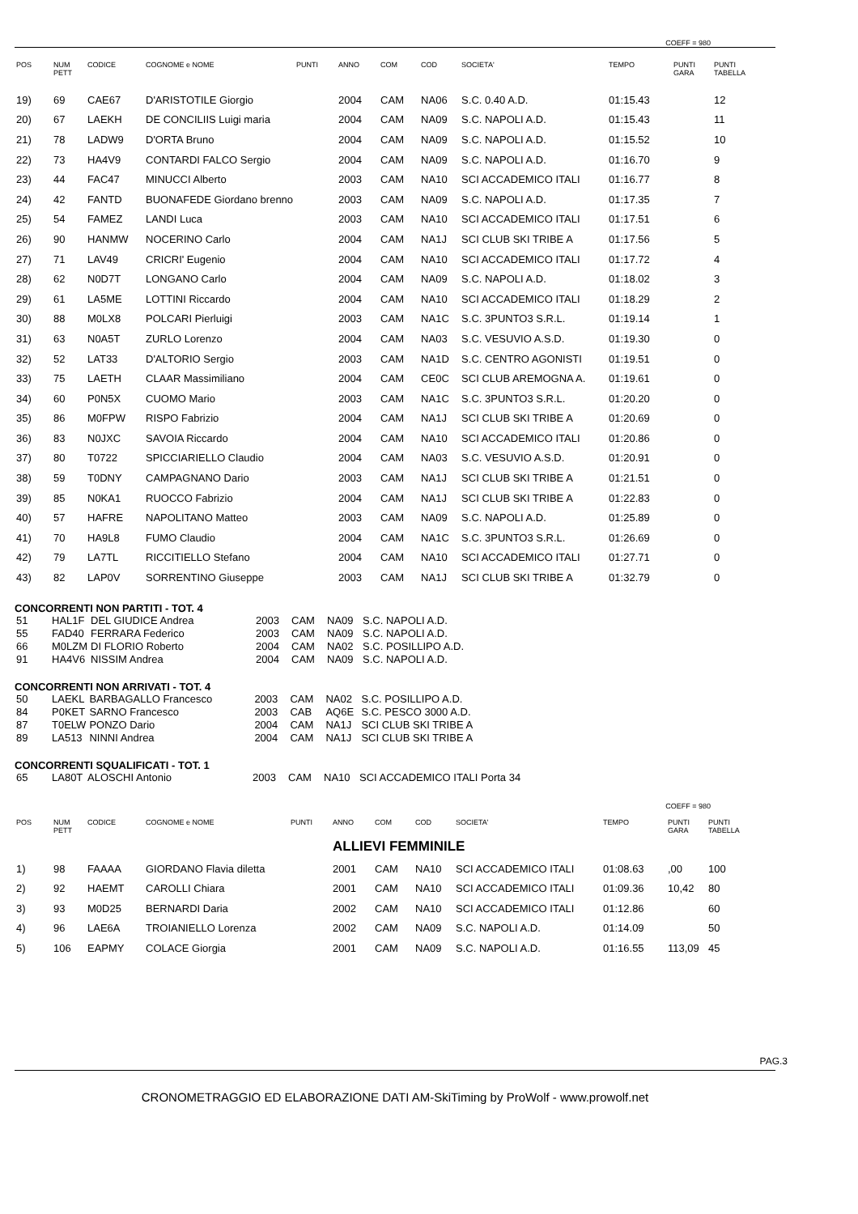COEFF = 980
| POS | NUM PETT | CODICE | COGNOME e NOME | PUNTI | ANNO | COM | COD | SOCIETA' | TEMPO | PUNTI GARA | PUNTI TABELLA |
| --- | --- | --- | --- | --- | --- | --- | --- | --- | --- | --- | --- |
| 19) | 69 | CAE67 | D'ARISTOTILE Giorgio | | 2004 | CAM | NA06 | S.C. 0.40 A.D. | 01:15.43 | | 12 |
| 20) | 67 | LAEKH | DE CONCILIIS Luigi maria | | 2004 | CAM | NA09 | S.C. NAPOLI A.D. | 01:15.43 | | 11 |
| 21) | 78 | LADW9 | D'ORTA Bruno | | 2004 | CAM | NA09 | S.C. NAPOLI A.D. | 01:15.52 | | 10 |
| 22) | 73 | HA4V9 | CONTARDI FALCO Sergio | | 2004 | CAM | NA09 | S.C. NAPOLI A.D. | 01:16.70 | | 9 |
| 23) | 44 | FAC47 | MINUCCI Alberto | | 2003 | CAM | NA10 | SCI ACCADEMICO ITALI | 01:16.77 | | 8 |
| 24) | 42 | FANTD | BUONAFEDE Giordano brenno | | 2003 | CAM | NA09 | S.C. NAPOLI A.D. | 01:17.35 | | 7 |
| 25) | 54 | FAMEZ | LANDI Luca | | 2003 | CAM | NA10 | SCI ACCADEMICO ITALI | 01:17.51 | | 6 |
| 26) | 90 | HANMW | NOCERINO Carlo | | 2004 | CAM | NA1J | SCI CLUB SKI TRIBE A | 01:17.56 | | 5 |
| 27) | 71 | LAV49 | CRICRI' Eugenio | | 2004 | CAM | NA10 | SCI ACCADEMICO ITALI | 01:17.72 | | 4 |
| 28) | 62 | N0D7T | LONGANO Carlo | | 2004 | CAM | NA09 | S.C. NAPOLI A.D. | 01:18.02 | | 3 |
| 29) | 61 | LA5ME | LOTTINI Riccardo | | 2004 | CAM | NA10 | SCI ACCADEMICO ITALI | 01:18.29 | | 2 |
| 30) | 88 | M0LX8 | POLCARI Pierluigi | | 2003 | CAM | NA1C | S.C. 3PUNTO3 S.R.L. | 01:19.14 | | 1 |
| 31) | 63 | N0A5T | ZURLO Lorenzo | | 2004 | CAM | NA03 | S.C. VESUVIO A.S.D. | 01:19.30 | | 0 |
| 32) | 52 | LAT33 | D'ALTORIO Sergio | | 2003 | CAM | NA1D | S.C. CENTRO AGONISTI | 01:19.51 | | 0 |
| 33) | 75 | LAETH | CLAAR Massimiliano | | 2004 | CAM | CE0C | SCI CLUB AREMOGNA A. | 01:19.61 | | 0 |
| 34) | 60 | P0N5X | CUOMO Mario | | 2003 | CAM | NA1C | S.C. 3PUNTO3 S.R.L. | 01:20.20 | | 0 |
| 35) | 86 | M0FPW | RISPO Fabrizio | | 2004 | CAM | NA1J | SCI CLUB SKI TRIBE A | 01:20.69 | | 0 |
| 36) | 83 | N0JXC | SAVOIA Riccardo | | 2004 | CAM | NA10 | SCI ACCADEMICO ITALI | 01:20.86 | | 0 |
| 37) | 80 | T0722 | SPICCIARIELLO Claudio | | 2004 | CAM | NA03 | S.C. VESUVIO A.S.D. | 01:20.91 | | 0 |
| 38) | 59 | T0DNY | CAMPAGNANO Dario | | 2003 | CAM | NA1J | SCI CLUB SKI TRIBE A | 01:21.51 | | 0 |
| 39) | 85 | N0KA1 | RUOCCO Fabrizio | | 2004 | CAM | NA1J | SCI CLUB SKI TRIBE A | 01:22.83 | | 0 |
| 40) | 57 | HAFRE | NAPOLITANO Matteo | | 2003 | CAM | NA09 | S.C. NAPOLI A.D. | 01:25.89 | | 0 |
| 41) | 70 | HA9L8 | FUMO Claudio | | 2004 | CAM | NA1C | S.C. 3PUNTO3 S.R.L. | 01:26.69 | | 0 |
| 42) | 79 | LA7TL | RICCITIELLO Stefano | | 2004 | CAM | NA10 | SCI ACCADEMICO ITALI | 01:27.71 | | 0 |
| 43) | 82 | LAP0V | SORRENTINO Giuseppe | | 2003 | CAM | NA1J | SCI CLUB SKI TRIBE A | 01:32.79 | | 0 |
CONCORRENTI NON PARTITI - TOT. 4
| 51 | HAL1F | DEL GIUDICE Andrea | 2003 | CAM | NA09 | S.C. NAPOLI A.D. |
| 55 | FAD40 | FERRARA Federico | 2003 | CAM | NA09 | S.C. NAPOLI A.D. |
| 66 | M0LZM | DI FLORIO Roberto | 2004 | CAM | NA02 | S.C. POSILLIPO A.D. |
| 91 | HA4V6 | NISSIM Andrea | 2004 | CAM | NA09 | S.C. NAPOLI A.D. |
CONCORRENTI NON ARRIVATI - TOT. 4
| 50 | LAEKL | BARBAGALLO Francesco | 2003 | CAM | NA02 | S.C. POSILLIPO A.D. |
| 84 | P0KET | SARNO Francesco | 2003 | CAB | AQ6E | S.C. PESCO 3000 A.D. |
| 87 | T0ELW | PONZO Dario | 2004 | CAM | NA1J | SCI CLUB SKI TRIBE A |
| 89 | LA513 | NINNI Andrea | 2004 | CAM | NA1J | SCI CLUB SKI TRIBE A |
CONCORRENTI SQUALIFICATI - TOT. 1
| 65 | LA80T | ALOSCHI Antonio | 2003 | CAM | NA10 | SCI ACCADEMICO ITALI Porta 34 |
COEFF = 980
| POS | NUM PETT | CODICE | COGNOME e NOME | PUNTI | ANNO | COM | COD | SOCIETA' | TEMPO | PUNTI GARA | PUNTI TABELLA |
| --- | --- | --- | --- | --- | --- | --- | --- | --- | --- | --- | --- |
| | | | | | ALLIEVI FEMMINILE | | | | | | |
| 1) | 98 | FAAAA | GIORDANO Flavia diletta | | 2001 | CAM | NA10 | SCI ACCADEMICO ITALI | 01:08.63 | ,00 | 100 |
| 2) | 92 | HAEMT | CAROLLI Chiara | | 2001 | CAM | NA10 | SCI ACCADEMICO ITALI | 01:09.36 | 10,42 | 80 |
| 3) | 93 | M0D25 | BERNARDI Daria | | 2002 | CAM | NA10 | SCI ACCADEMICO ITALI | 01:12.86 | | 60 |
| 4) | 96 | LAE6A | TROIANIELLO Lorenza | | 2002 | CAM | NA09 | S.C. NAPOLI A.D. | 01:14.09 | | 50 |
| 5) | 106 | EAPMY | COLACE Giorgia | | 2001 | CAM | NA09 | S.C. NAPOLI A.D. | 01:16.55 | 113,09 | 45 |
PAG.3
CRONOMETRAGGIO ED ELABORAZIONE DATI AM-SkiTiming by ProWolf - www.prowolf.net